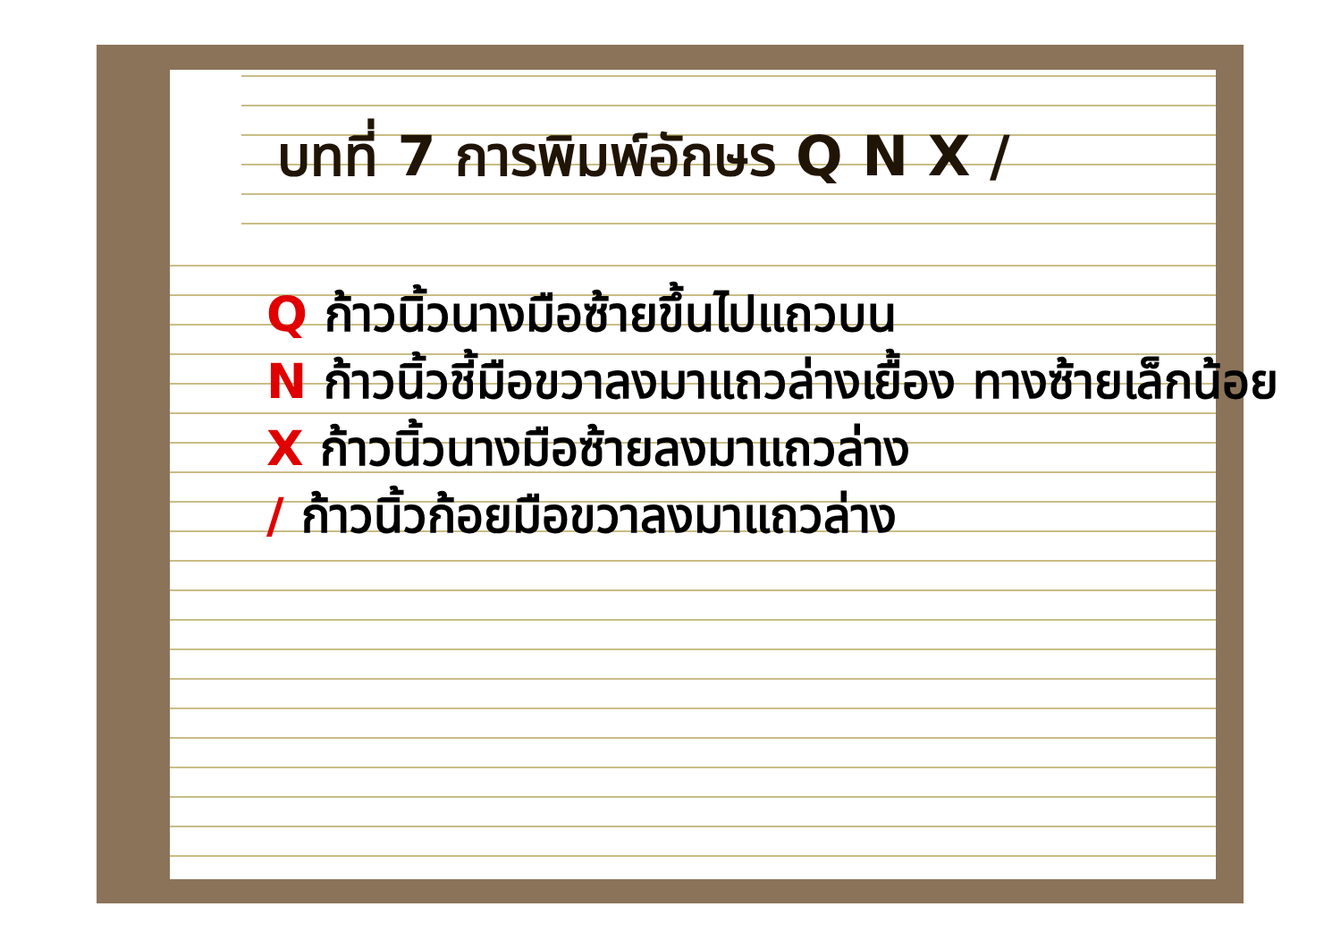บทที่ 7 การพิมพ์อักษร Q N X /
Q ก้าวนิ้วนางมือซ้ายขึ้นไปแถวบน
N ก้าวนิ้วชี้มือขวาลงมาแถวล่างเยื้อง ทางซ้ายเล็กน้อย
X ก้าวนิ้วนางมือซ้ายลงมาแถวล่าง
/ ก้าวนิ้วก้อยมือขวาลงมาแถวล่าง